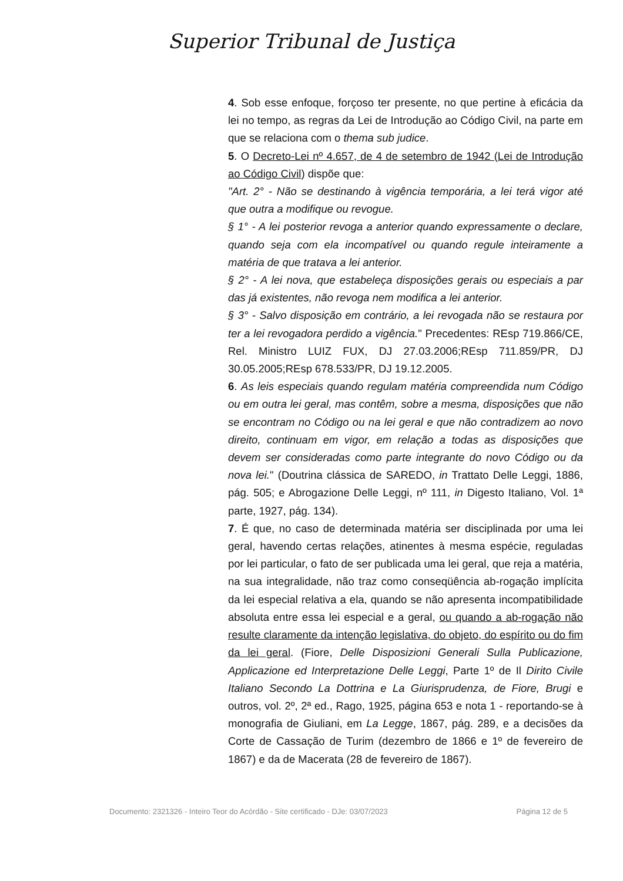Superior Tribunal de Justiça
4. Sob esse enfoque, forçoso ter presente, no que pertine à eficácia da lei no tempo, as regras da Lei de Introdução ao Código Civil, na parte em que se relaciona com o thema sub judice.
5. O Decreto-Lei nº 4.657, de 4 de setembro de 1942 (Lei de Introdução ao Código Civil) dispõe que:
"Art. 2° - Não se destinando à vigência temporária, a lei terá vigor até que outra a modifique ou revogue.
§ 1° - A lei posterior revoga a anterior quando expressamente o declare, quando seja com ela incompatível ou quando regule inteiramente a matéria de que tratava a lei anterior.
§ 2° - A lei nova, que estabeleça disposições gerais ou especiais a par das já existentes, não revoga nem modifica a lei anterior.
§ 3° - Salvo disposição em contrário, a lei revogada não se restaura por ter a lei revogadora perdido a vigência." Precedentes: REsp 719.866/CE, Rel. Ministro LUIZ FUX, DJ 27.03.2006;REsp 711.859/PR, DJ 30.05.2005;REsp 678.533/PR, DJ 19.12.2005.
6. As leis especiais quando regulam matéria compreendida num Código ou em outra lei geral, mas contêm, sobre a mesma, disposições que não se encontram no Código ou na lei geral e que não contradizem ao novo direito, continuam em vigor, em relação a todas as disposições que devem ser consideradas como parte integrante do novo Código ou da nova lei." (Doutrina clássica de SAREDO, in Trattato Delle Leggi, 1886, pág. 505; e Abrogazione Delle Leggi, nº 111, in Digesto Italiano, Vol. 1ª parte, 1927, pág. 134).
7. É que, no caso de determinada matéria ser disciplinada por uma lei geral, havendo certas relações, atinentes à mesma espécie, reguladas por lei particular, o fato de ser publicada uma lei geral, que reja a matéria, na sua integralidade, não traz como conseqüência ab-rogação implícita da lei especial relativa a ela, quando se não apresenta incompatibilidade absoluta entre essa lei especial e a geral, ou quando a ab-rogação não resulte claramente da intenção legislativa, do objeto, do espírito ou do fim da lei geral. (Fiore, Delle Disposizioni Generali Sulla Publicazione, Applicazione ed Interpretazione Delle Leggi, Parte 1º de Il Dirito Civile Italiano Secondo La Dottrina e La Giurisprudenza, de Fiore, Brugi e outros, vol. 2º, 2ª ed., Rago, 1925, página 653 e nota 1 - reportando-se à monografia de Giuliani, em La Legge, 1867, pág. 289, e a decisões da Corte de Cassação de Turim (dezembro de 1866 e 1º de fevereiro de 1867) e da de Macerata (28 de fevereiro de 1867).
Documento: 2321326 - Inteiro Teor do Acórdão - Site certificado - DJe: 03/07/2023 Página 12 de 5